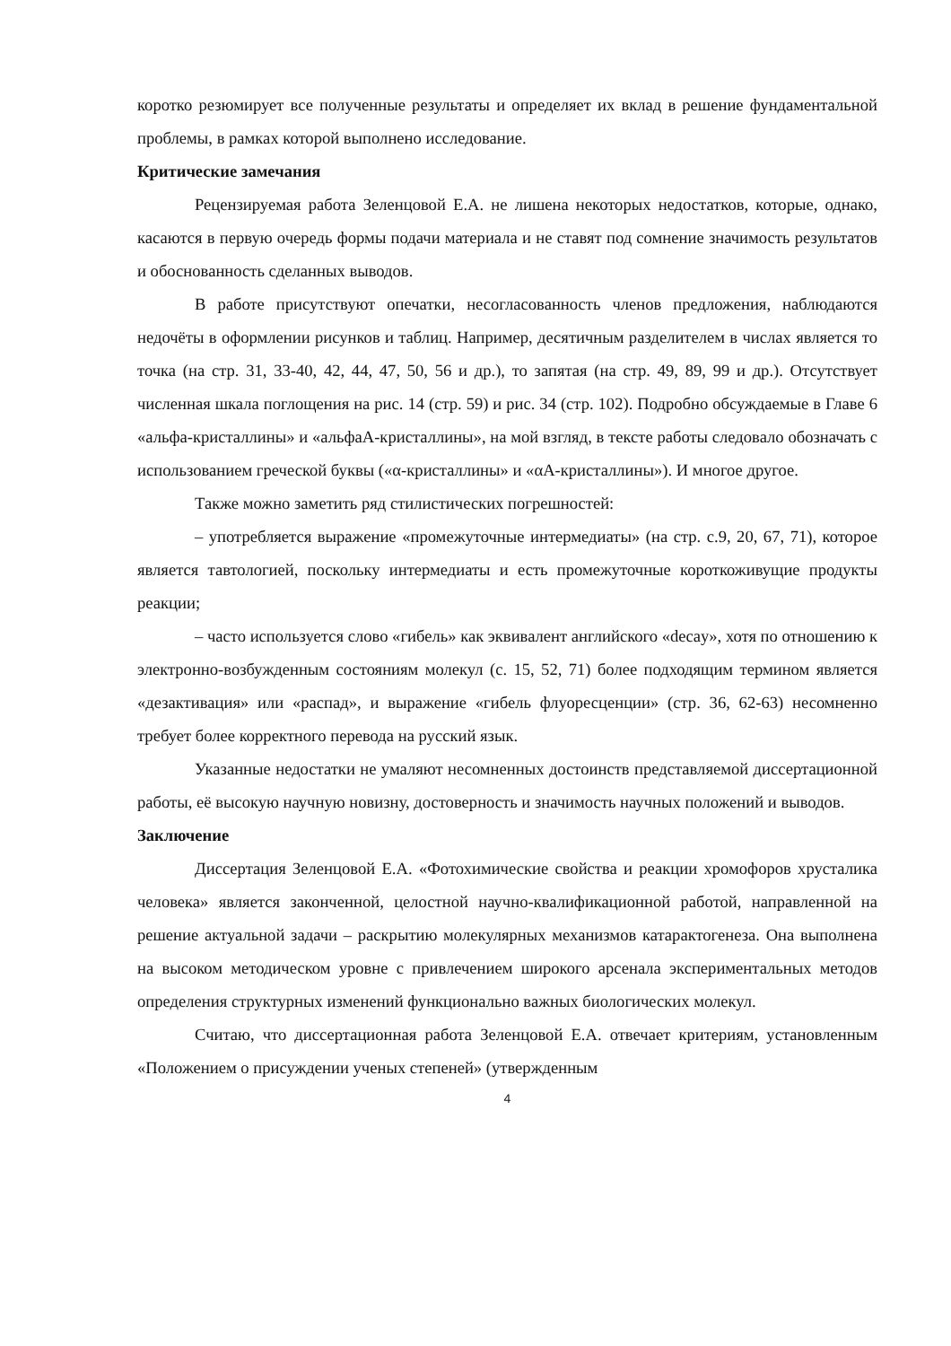коротко резюмирует все полученные результаты и определяет их вклад в решение фундаментальной проблемы, в рамках которой выполнено исследование.
Критические замечания
Рецензируемая работа Зеленцовой Е.А. не лишена некоторых недостатков, которые, однако, касаются в первую очередь формы подачи материала и не ставят под сомнение значимость результатов и обоснованность сделанных выводов.
В работе присутствуют опечатки, несогласованность членов предложения, наблюдаются недочёты в оформлении рисунков и таблиц. Например, десятичным разделителем в числах является то точка (на стр. 31, 33-40, 42, 44, 47, 50, 56 и др.), то запятая (на стр. 49, 89, 99 и др.). Отсутствует численная шкала поглощения на рис. 14 (стр. 59) и рис. 34 (стр. 102). Подробно обсуждаемые в Главе 6 «альфа-кристаллины» и «альфаА-кристаллины», на мой взгляд, в тексте работы следовало обозначать с использованием греческой буквы («α-кристаллины» и «αА-кристаллины»). И многое другое.
Также можно заметить ряд стилистических погрешностей:
– употребляется выражение «промежуточные интермедиаты» (на стр. с.9, 20, 67, 71), которое является тавтологией, поскольку интермедиаты и есть промежуточные короткоживущие продукты реакции;
– часто используется слово «гибель» как эквивалент английского «decay», хотя по отношению к электронно-возбужденным состояниям молекул (с. 15, 52, 71) более подходящим термином является «дезактивация» или «распад», и выражение «гибель флуоресценции» (стр. 36, 62-63) несомненно требует более корректного перевода на русский язык.
Указанные недостатки не умаляют несомненных достоинств представляемой диссертационной работы, её высокую научную новизну, достоверность и значимость научных положений и выводов.
Заключение
Диссертация Зеленцовой Е.А. «Фотохимические свойства и реакции хромофоров хрусталика человека» является законченной, целостной научно-квалификационной работой, направленной на решение актуальной задачи – раскрытию молекулярных механизмов катарактогенеза. Она выполнена на высоком методическом уровне с привлечением широкого арсенала экспериментальных методов определения структурных изменений функционально важных биологических молекул.
Считаю, что диссертационная работа Зеленцовой Е.А. отвечает критериям, установленным «Положением о присуждении ученых степеней» (утвержденным
4